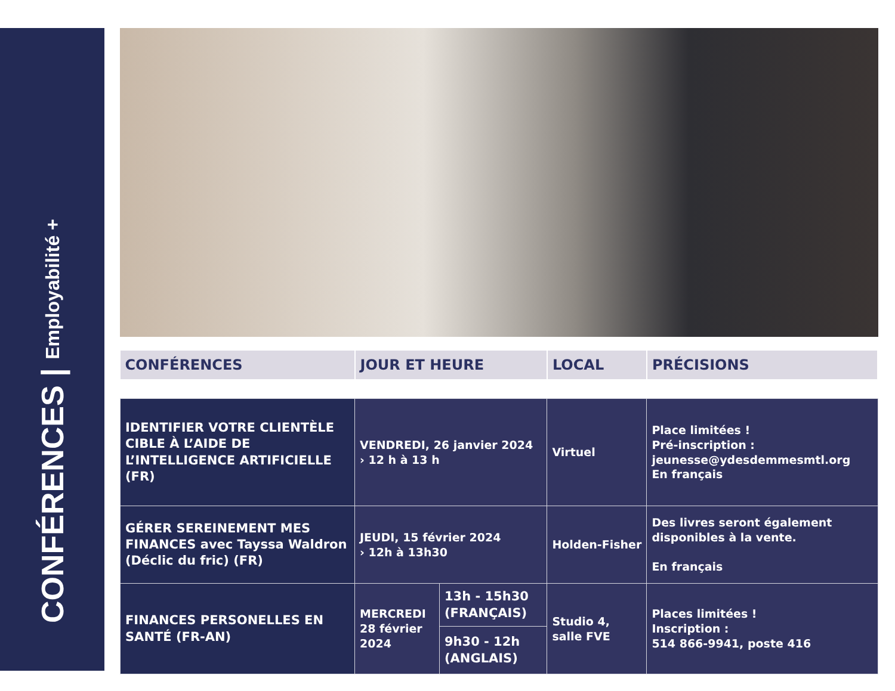CONFÉRENCES | Employabilité +
| CONFÉRENCES | JOUR ET HEURE | | LOCAL | PRÉCISIONS |
| --- | --- | --- | --- | --- |
| IDENTIFIER VOTRE CLIENTÈLE CIBLE À L’AIDE DE L’INTELLIGENCE ARTIFICIELLE (FR) | VENDREDI, 26 janvier 2024 › 12 h à 13 h | | Virtuel | Place limitées ! Pré-inscription : jeunesse@ydesdemmesmtl.org En français |
| GÉRER SEREINEMENT MES FINANCES avec Tayssa Waldron (Déclic du fric) (FR) | JEUDI, 15 février 2024 › 12h à 13h30 | | Holden-Fisher | Des livres seront également disponibles à la vente. En français |
| FINANCES PERSONELLES EN SANTÉ (FR-AN) | MERCREDI 28 février 2024 | 13h - 15h30 (FRANÇAIS) | Studio 4, salle FVE | Places limitées ! Inscription : 514 866-9941, poste 416 |
| | | 9h30 - 12h (ANGLAIS) | | |